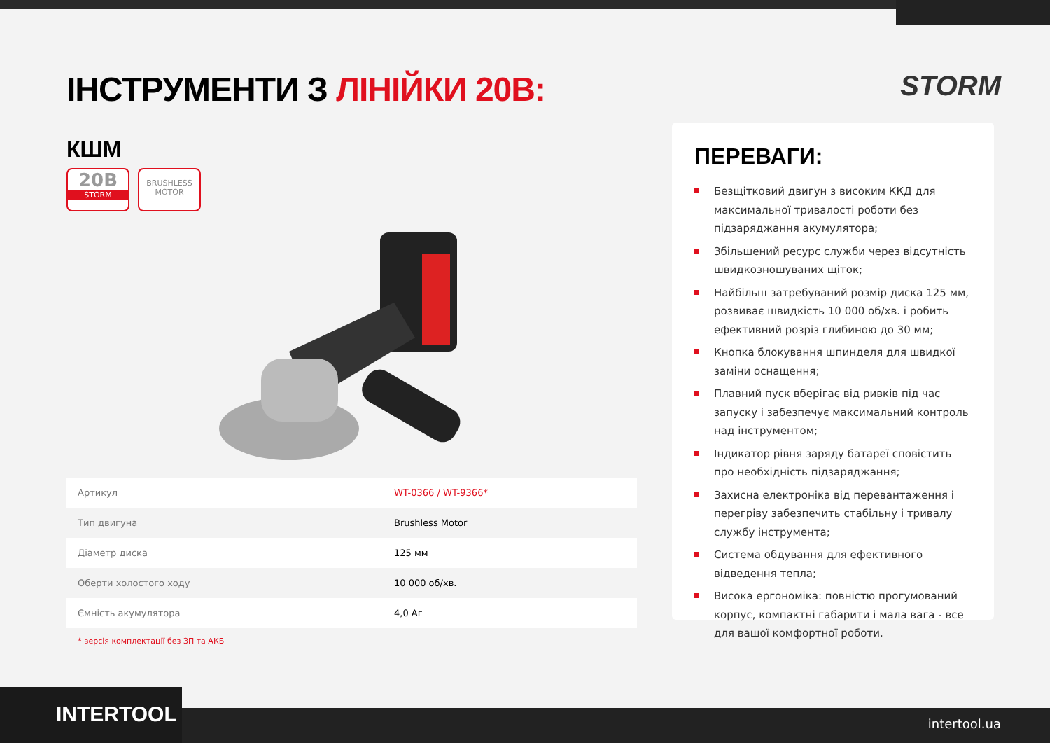STORM
ІНСТРУМЕНТИ З ЛІНІЙКИ 20В:
КШМ
20В
STORM
BRUSHLESS
MOTOR
| Артикул | WT-0366 / WT-9366* |
| Тип двигуна | Brushless Motor |
| Діаметр диска | 125 мм |
| Оберти холостого ходу | 10 000 об/хв. |
| Ємність акумулятора | 4,0 Аг |
* версія комплектації без ЗП та АКБ
ПЕРЕВАГИ:
Безщітковий двигун з високим ККД для максимальної тривалості роботи без підзаряджання акумулятора;
Збільшений ресурс служби через відсутність швидкозношуваних щіток;
Найбільш затребуваний розмір диска 125 мм, розвиває швидкість 10 000 об/хв. і робить ефективний розріз глибиною до 30 мм;
Кнопка блокування шпинделя для швидкої заміни оснащення;
Плавний пуск вберігає від ривків під час запуску і забезпечує максимальний контроль над інструментом;
Індикатор рівня заряду батареї сповістить про необхідність підзаряджання;
Захисна електроніка від перевантаження і перегріву забезпечить стабільну і тривалу службу інструмента;
Система обдування для ефективного відведення тепла;
Висока ергономіка: повністю прогумований корпус, компактні габарити і мала вага - все для вашої комфортної роботи.
INTERTOOL intertool.ua